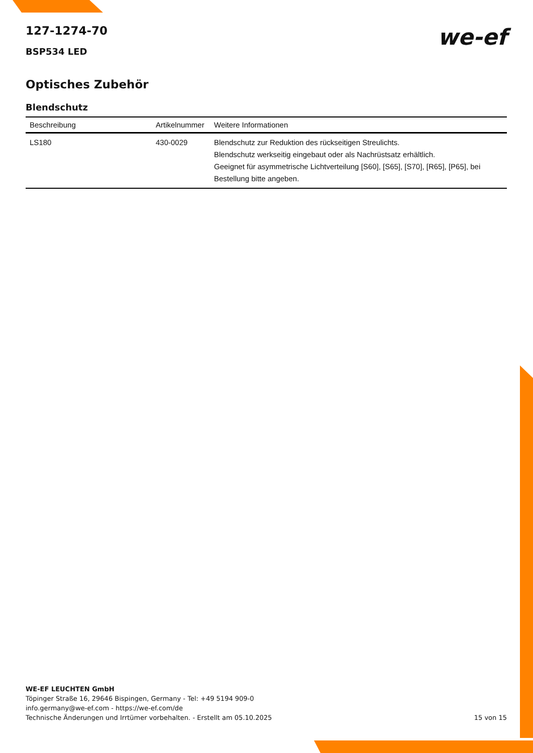we-ef
127-1274-70
BSP534 LED
Optisches Zubehör
Blendschutz
| Beschreibung | Artikelnummer | Weitere Informationen |
| --- | --- | --- |
| LS180 | 430-0029 | Blendschutz zur Reduktion des rückseitigen Streulichts. Blendschutz werkseitig eingebaut oder als Nachrüstsatz erhältlich. Geeignet für asymmetrische Lichtverteilung [S60], [S65], [S70], [R65], [P65], bei Bestellung bitte angeben. |
WE-EF LEUCHTEN GmbH
Töpinger Straße 16, 29646 Bispingen, Germany - Tel: +49 5194 909-0
info.germany@we-ef.com - https://we-ef.com/de
Technische Änderungen und Irrtümer vorbehalten. - Erstellt am 05.10.2025
15 von 15